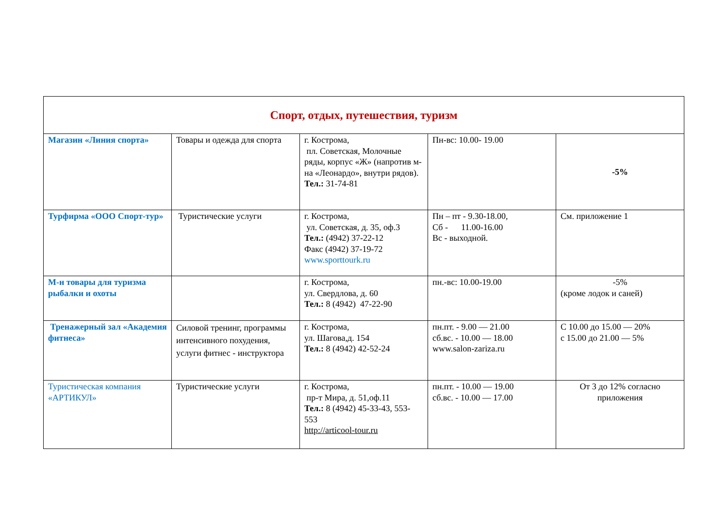| Спорт, отдых, путешествия, туризм | | | | |
| Магазин «Линия спорта» | Товары и одежда для спорта | г. Кострома, пл. Советская, Молочные ряды, корпус «Ж» (напротив м-на «Леонардо», внутри рядов). Тел.: 31-74-81 | Пн-вс: 10.00- 19.00 | -5% |
| Турфирма «ООО Спорт-тур» | Туристические услуги | г. Кострома, ул. Советская, д. 35, оф.3 Тел.: (4942) 37-22-12 Факс (4942) 37-19-72 www.sporttourk.ru | Пн – пт - 9.30-18.00, Сб - 11.00-16.00 Вс - выходной. | См. приложение 1 |
| М-н товары для туризма рыбалки и охоты | | г. Кострома, ул. Свердлова, д. 60 Тел.: 8 (4942) 47-22-90 | пн.-вс: 10.00-19.00 | -5% (кроме лодок и саней) |
| Тренажерный зал «Академия фитнеса» | Силовой тренинг, программы интенсивного похудения, услуги фитнес - инструктора | г. Кострома, ул. Шагова,д. 154 Тел.: 8 (4942) 42-52-24 | пн.пт. - 9.00 — 21.00 сб.вс. - 10.00 — 18.00 www.salon-zariza.ru | С 10.00 до 15.00 — 20% с 15.00 до 21.00 — 5% |
| Туристическая компания «АРТИКУЛ» | Туристические услуги | г. Кострома, пр-т Мира, д. 51,оф.11 Тел.: 8 (4942) 45-33-43, 553-553 http://articool-tour.ru | пн.пт. - 10.00 — 19.00 сб.вс. - 10.00 — 17.00 | От 3 до 12% согласно приложения |